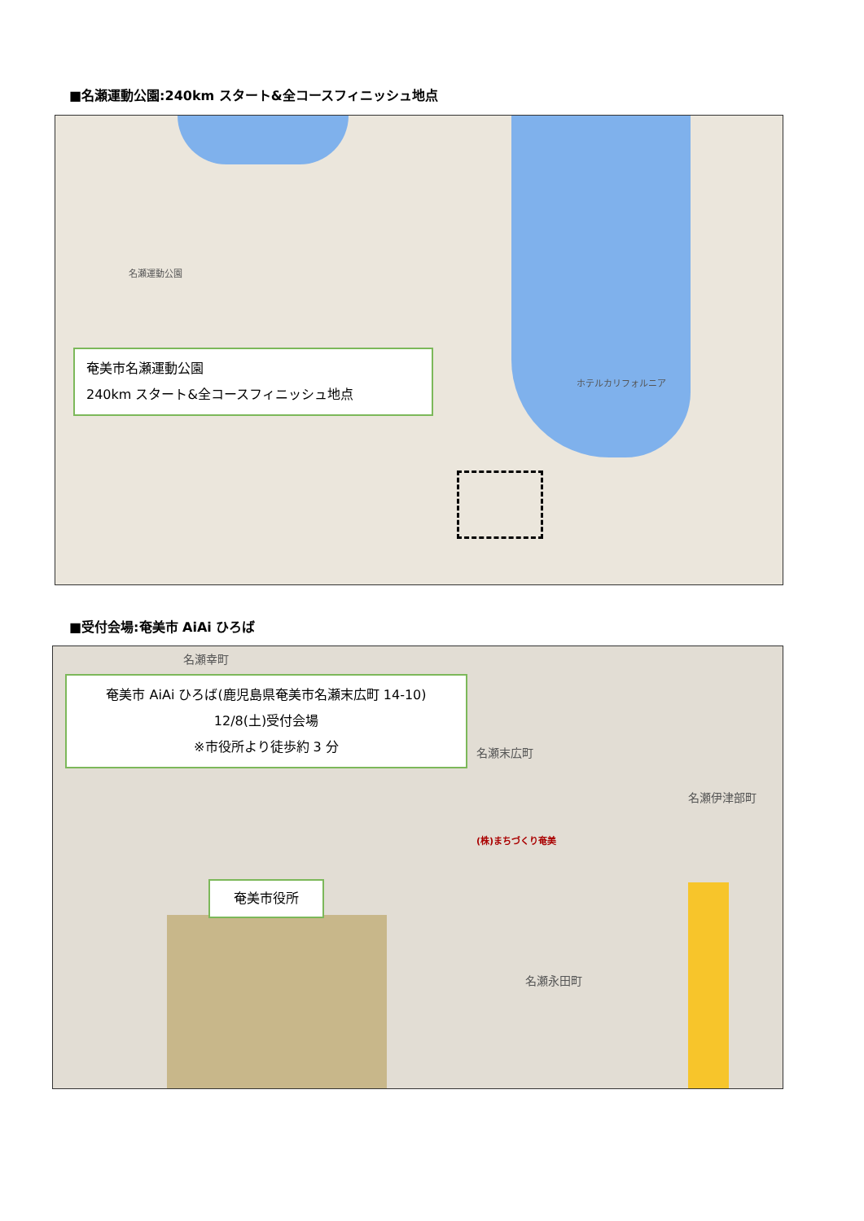■名瀬運動公園:240km スタート&全コースフィニッシュ地点
名瀬運動公園
ホテルカリフォルニア
奄美市名瀬運動公園
240km スタート&全コースフィニッシュ地点
■受付会場:奄美市 AiAi ひろば
(株)まちづくり奄美
名瀬末広町
名瀬永田町
名瀬伊津部町
名瀬幸町
奄美市 AiAi ひろば(鹿児島県奄美市名瀬末広町 14-10)
12/8(土)受付会場
※市役所より徒歩約 3 分
奄美市役所